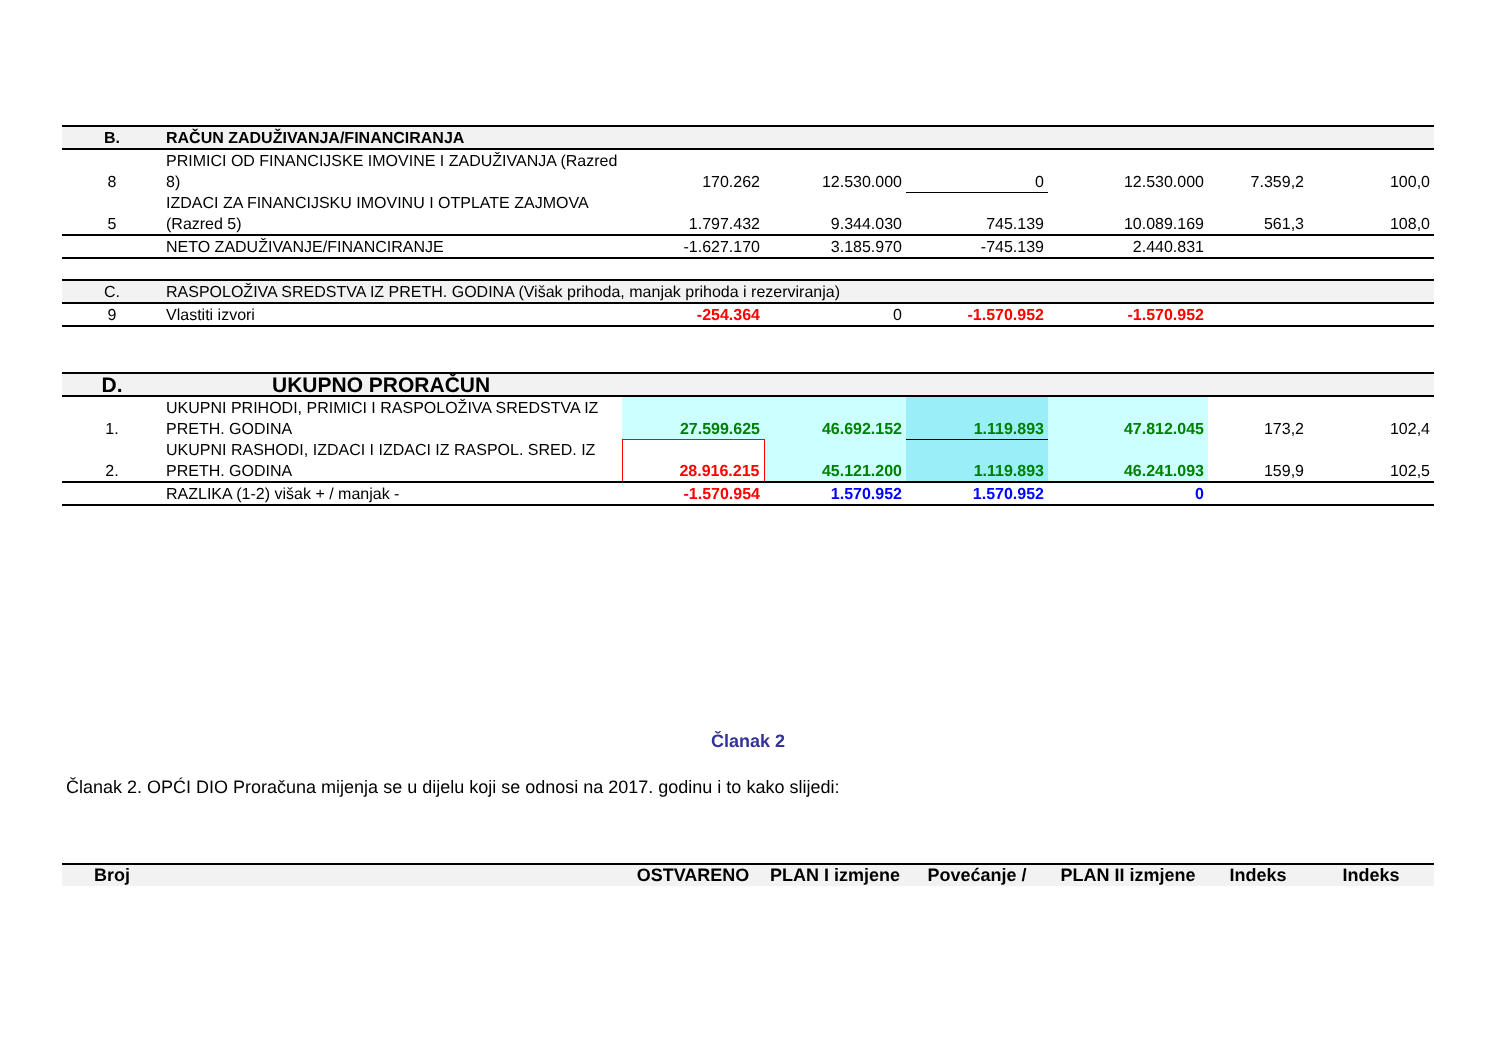| B. | RAČUN ZADUŽIVANJA/FINANCIRANJA | | | | | | |
| 8 | PRIMICI OD FINANCIJSKE IMOVINE I ZADUŽIVANJA (Razred 8) | 170.262 | 12.530.000 | 0 | 12.530.000 | 7.359,2 | 100,0 |
| 5 | IZDACI ZA FINANCIJSKU IMOVINU I OTPLATE ZAJMOVA (Razred 5) | 1.797.432 | 9.344.030 | 745.139 | 10.089.169 | 561,3 | 108,0 |
| | NETO ZADUŽIVANJE/FINANCIRANJE | -1.627.170 | 3.185.970 | -745.139 | 2.440.831 | | |
| C. | RASPOLOŽIVA SREDSTVA IZ PRETH. GODINA (Višak prihoda, manjak prihoda i rezerviranja) | | | | | | |
| 9 | Vlastiti izvori | -254.364 | 0 | -1.570.952 | -1.570.952 | | |
| D. | UKUPNO PRORAČUN | | | | | | |
| 1. | UKUPNI PRIHODI, PRIMICI I RASPOLOŽIVA SREDSTVA IZ PRETH. GODINA | 27.599.625 | 46.692.152 | 1.119.893 | 47.812.045 | 173,2 | 102,4 |
| 2. | UKUPNI RASHODI, IZDACI I IZDACI IZ RASPOL. SRED. IZ PRETH. GODINA | 28.916.215 | 45.121.200 | 1.119.893 | 46.241.093 | 159,9 | 102,5 |
| | RAZLIKA (1-2) višak + / manjak - | -1.570.954 | 1.570.952 | 1.570.952 | 0 | | |
Članak 2
Članak 2. OPĆI DIO Proračuna mijenja se u dijelu koji se odnosi na 2017. godinu i to kako slijedi:
| Broj | | OSTVARENO | PLAN I izmjene | Povećanje / | PLAN II izmjene | Indeks | Indeks |
| --- | --- | --- | --- | --- | --- | --- | --- |